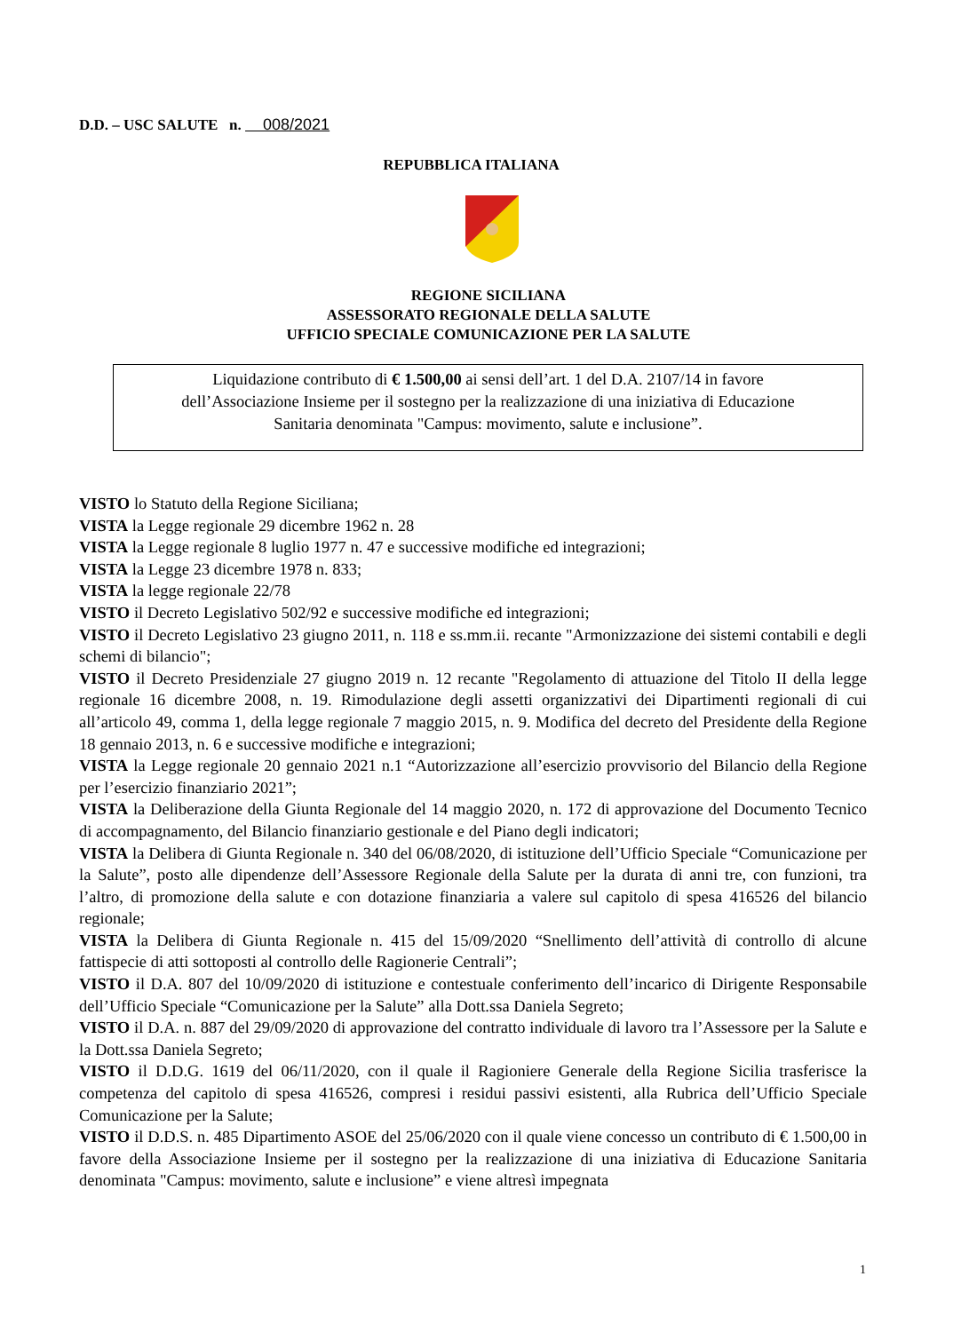D.D. – USC SALUTE n. 008/2021
REPUBBLICA ITALIANA
REGIONE SICILIANA
ASSESSORATO REGIONALE DELLA SALUTE
UFFICIO SPECIALE COMUNICAZIONE PER LA SALUTE
Liquidazione contributo di € 1.500,00 ai sensi dell’art. 1 del D.A. 2107/14 in favore
dell’Associazione Insieme per il sostegno per la realizzazione di una iniziativa di Educazione
Sanitaria denominata "Campus: movimento, salute e inclusione”.
VISTO lo Statuto della Regione Siciliana;
VISTA la Legge regionale 29 dicembre 1962 n. 28
VISTA la Legge regionale 8 luglio 1977 n. 47 e successive modifiche ed integrazioni;
VISTA la Legge 23 dicembre 1978 n. 833;
VISTA la legge regionale 22/78
VISTO il Decreto Legislativo 502/92 e successive modifiche ed integrazioni;
VISTO il Decreto Legislativo 23 giugno 2011, n. 118 e ss.mm.ii. recante "Armonizzazione dei sistemi contabili e degli schemi di bilancio";
VISTO il Decreto Presidenziale 27 giugno 2019 n. 12 recante "Regolamento di attuazione del Titolo II della legge regionale 16 dicembre 2008, n. 19. Rimodulazione degli assetti organizzativi dei Dipartimenti regionali di cui all’articolo 49, comma 1, della legge regionale 7 maggio 2015, n. 9. Modifica del decreto del Presidente della Regione 18 gennaio 2013, n. 6 e successive modifiche e integrazioni;
VISTA la Legge regionale 20 gennaio 2021 n.1 “Autorizzazione all’esercizio provvisorio del Bilancio della Regione per l’esercizio finanziario 2021”;
VISTA la Deliberazione della Giunta Regionale del 14 maggio 2020, n. 172 di approvazione del Documento Tecnico di accompagnamento, del Bilancio finanziario gestionale e del Piano degli indicatori;
VISTA la Delibera di Giunta Regionale n. 340 del 06/08/2020, di istituzione dell’Ufficio Speciale “Comunicazione per la Salute”, posto alle dipendenze dell’Assessore Regionale della Salute per la durata di anni tre, con funzioni, tra l’altro, di promozione della salute e con dotazione finanziaria a valere sul capitolo di spesa 416526 del bilancio regionale;
VISTA la Delibera di Giunta Regionale n. 415 del 15/09/2020 “Snellimento dell’attività di controllo di alcune fattispecie di atti sottoposti al controllo delle Ragionerie Centrali”;
VISTO il D.A. 807 del 10/09/2020 di istituzione e contestuale conferimento dell’incarico di Dirigente Responsabile dell’Ufficio Speciale “Comunicazione per la Salute” alla Dott.ssa Daniela Segreto;
VISTO il D.A. n. 887 del 29/09/2020 di approvazione del contratto individuale di lavoro tra l’Assessore per la Salute e la Dott.ssa Daniela Segreto;
VISTO il D.D.G. 1619 del 06/11/2020, con il quale il Ragioniere Generale della Regione Sicilia trasferisce la competenza del capitolo di spesa 416526, compresi i residui passivi esistenti, alla Rubrica dell’Ufficio Speciale Comunicazione per la Salute;
VISTO il D.D.S. n. 485 Dipartimento ASOE del 25/06/2020 con il quale viene concesso un contributo di € 1.500,00 in favore della Associazione Insieme per il sostegno per la realizzazione di una iniziativa di Educazione Sanitaria denominata "Campus: movimento, salute e inclusione” e viene altresì impegnata
1